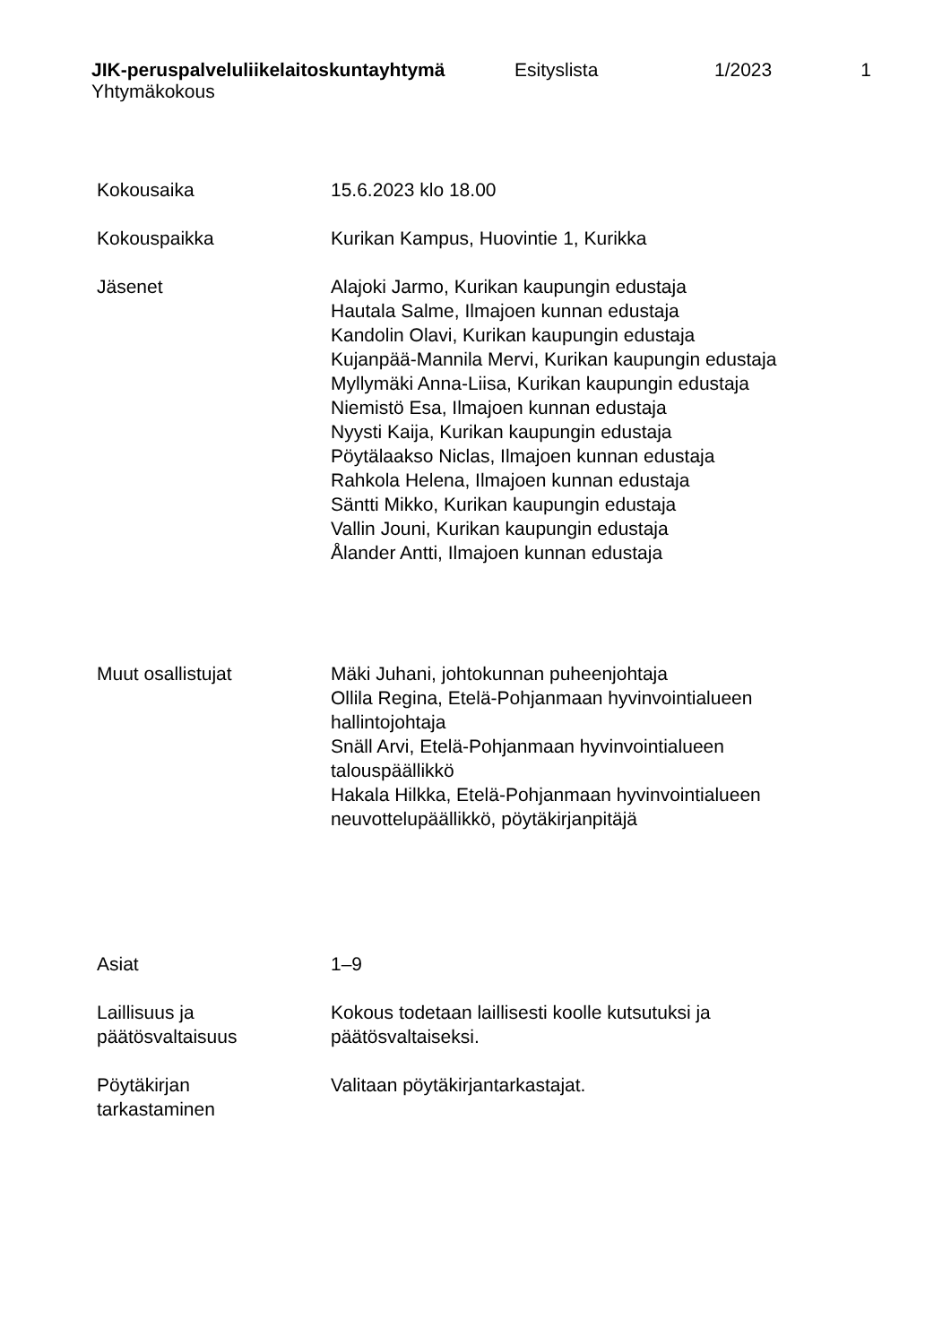JIK-peruspalveluliikelaitoskuntayhtymä Esityslista 1/2023 1
Yhtymäkokous
Kokousaika 15.6.2023 klo 18.00
Kokouspaikka Kurikan Kampus, Huovintie 1, Kurikka
Jäsenet Alajoki Jarmo, Kurikan kaupungin edustaja
Hautala Salme, Ilmajoen kunnan edustaja
Kandolin Olavi, Kurikan kaupungin edustaja
Kujanpää-Mannila Mervi, Kurikan kaupungin edustaja
Myllymäki Anna-Liisa, Kurikan kaupungin edustaja
Niemistö Esa, Ilmajoen kunnan edustaja
Nyysti Kaija, Kurikan kaupungin edustaja
Pöytälaakso Niclas, Ilmajoen kunnan edustaja
Rahkola Helena, Ilmajoen kunnan edustaja
Säntti Mikko, Kurikan kaupungin edustaja
Vallin Jouni, Kurikan kaupungin edustaja
Ålander Antti, Ilmajoen kunnan edustaja
Muut osallistujat Mäki Juhani, johtokunnan puheenjohtaja
Ollila Regina, Etelä-Pohjanmaan hyvinvointialueen hallintojohtaja
Snäll Arvi, Etelä-Pohjanmaan hyvinvointialueen talouspäällikkö
Hakala Hilkka, Etelä-Pohjanmaan hyvinvointialueen neuvottelupäällikkö, pöytäkirjanpitäjä
Asiat 1–9
Laillisuus ja
päätösvaltaisuus
Kokous todetaan laillisesti koolle kutsutuksi ja päätösvaltaiseksi.
Pöytäkirjan
tarkastaminen
Valitaan pöytäkirjantarkastajat.